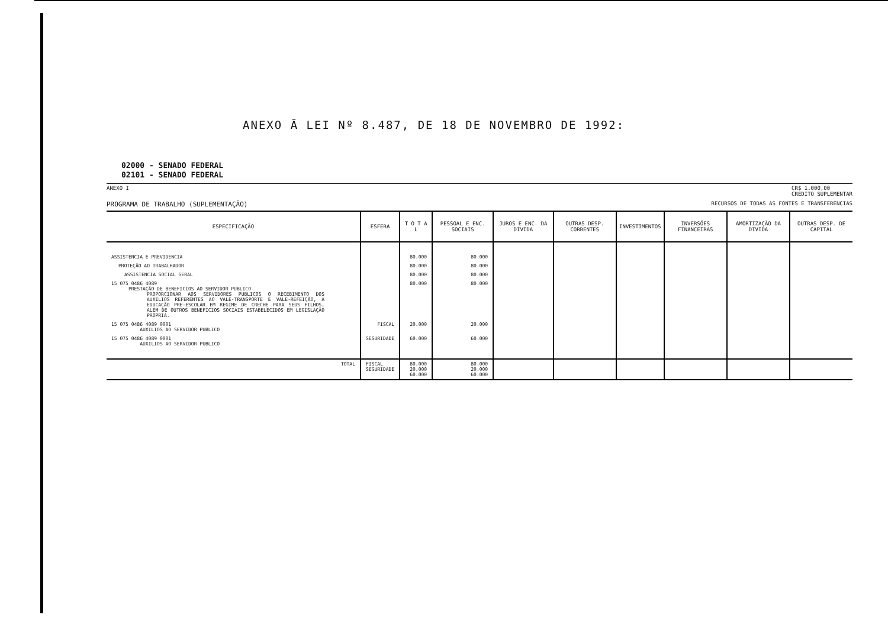ANEXO Ā LEI Nº 8.487, DE 18 DE NOVEMBRO DE 1992:
02000 - SENADO FEDERAL
02101 - SENADO FEDERAL
ANEXO I CR$ 1.000,00
CREDITO SUPLEMENTAR
PROGRAMA DE TRABALHO (SUPLEMENTAÇÃO) RECURSOS DE TODAS AS FONTES E TRANSFERENCIAS
| ESPECIFICAÇÃO | ESFERA | T O T A L | PESSOAL E ENC. SOCIAIS | JUROS E ENC. DA DIVIDA | OUTRAS DESP. CORRENTES | INVESTIMENTOS | INVERSÕES FINANCEIRAS | AMORTIZAÇÃO DA DIVIDA | OUTRAS DESP. DE CAPITAL |
| --- | --- | --- | --- | --- | --- | --- | --- | --- | --- |
| ASSISTENCIA E PREVIDENCIA | | 80.000 | 80.000 | | | | | | |
| PROTEÇÃO AO TRABALHADOR | | 80.000 | 80.000 | | | | | | |
| ASSISTENCIA SOCIAL GERAL | | 80.000 | 80.000 | | | | | | |
| 15 075 0486 4089 PRESTAÇÃO DE BENEFICIOS AO SERVIDOR PUBLICO PROPORCIONAR AOS SERVIDORES PUBLICOS O RECEBIMENTO DOS AUXILIOS REFERENTES AO VALE-TRANSPORTE E VALE-REFEIÇÃO, A EDUCAÇÃO PRE-ESCOLAR EM REGIME DE CRECHE PARA SEUS FILHOS, ALEM DE OUTROS BENEFICIOS SOCIAIS ESTABELECIDOS EM LEGISLAÇÃO PROPRIA. | | 80.000 | 80.000 | | | | | | |
| 15 075 0486 4089 0001 AUXILIOS AO SERVIDOR PUBLICO | FISCAL | 20.000 | 20.000 | | | | | | |
| 15 075 0486 4089 0001 AUXILIOS AO SERVIDOR PUBLICO | SEGURIDADE | 60.000 | 60.000 | | | | | | |
| TOTAL | FISCAL SEGURIDADE | 80.000 20.000 60.000 | 80.000 20.000 60.000 | | | | | | |